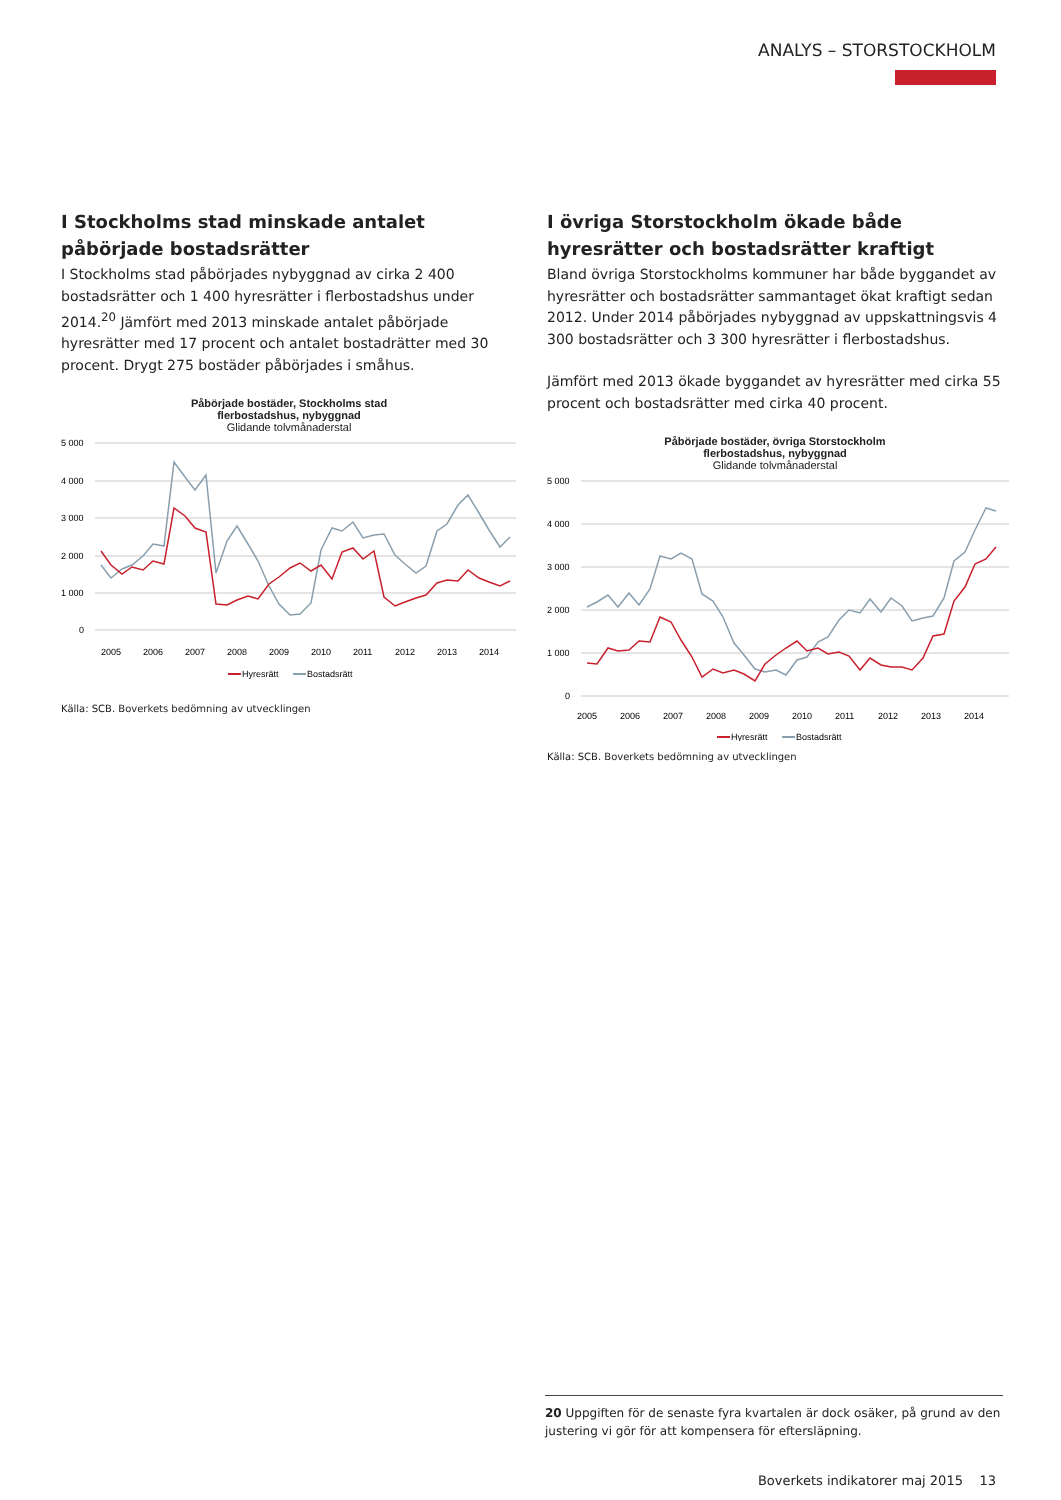ANALYS – STORSTOCKHOLM
I Stockholms stad minskade antalet påbörjade bostadsrätter
I Stockholms stad påbörjades nybyggnad av cirka 2 400 bostads­rätter och 1 400 hyresrätter i flerbostadshus under 2014.<sup>20</sup> Jäm­fört med 2013 minskade antalet påbörjade hyresrätter med 17 procent och antalet bostadrätter med 30 procent. Drygt 275 bo­städer påbörjades i småhus.
Påbörjade bostäder, Stockholms stad
flerbostadshus, nybyggnad
Glidande tolvmånaderstal
5 000
4 000
3 000
2 000
1 000
0
2005
2006
2007
2008
2009
2010
2011
2012
2013
2014
Hyresrätt
Bostadsrätt
Källa: SCB. Boverkets bedömning av utvecklingen
I övriga Storstockholm ökade både hyresrätter och bostadsrätter kraftigt
Bland övriga Storstockholms kommuner har både byggandet av hyresrätter och bostadsrätter sammantaget ökat kraftigt sedan 2012. Under 2014 påbörjades nybyggnad av uppskattningsvis 4 300 bostadsrätter och 3 300 hyresrätter i flerbostadshus.
Jämfört med 2013 ökade byggandet av hyresrätter med cirka 55 procent och bostadsrätter med cirka 40 procent.
Påbörjade bostäder, övriga Storstockholm
flerbostadshus, nybyggnad
Glidande tolvmånaderstal
5 000
4 000
3 000
2 000
1 000
0
2005
2006
2007
2008
2009
2010
2011
2012
2013
2014
Hyresrätt
Bostadsrätt
Källa: SCB. Boverkets bedömning av utvecklingen
20 Uppgiften för de senaste fyra kvartalen är dock osäker, på grund av den justering vi gör för att kompensera för eftersläpning.
Boverkets indikatorer maj 2015 13